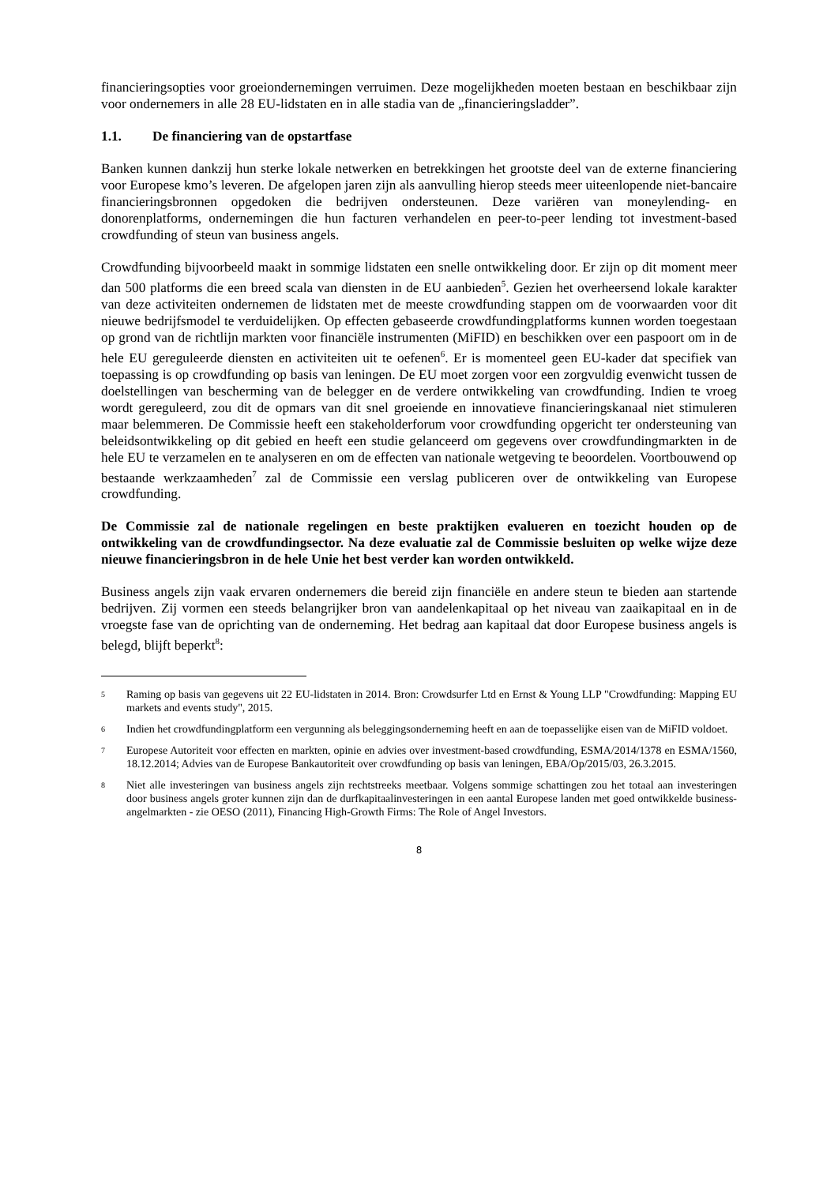financieringsopties voor groeiondernemingen verruimen. Deze mogelijkheden moeten bestaan en beschikbaar zijn voor ondernemers in alle 28 EU-lidstaten en in alle stadia van de „financieringsladder”.
1.1. De financiering van de opstartfase
Banken kunnen dankzij hun sterke lokale netwerken en betrekkingen het grootste deel van de externe financiering voor Europese kmo’s leveren. De afgelopen jaren zijn als aanvulling hierop steeds meer uiteenlopende niet-bancaire financieringsbronnen opgedoken die bedrijven ondersteunen. Deze variëren van moneylending- en donorenplatforms, ondernemingen die hun facturen verhandelen en peer-to-peer lending tot investment-based crowdfunding of steun van business angels.
Crowdfunding bijvoorbeeld maakt in sommige lidstaten een snelle ontwikkeling door. Er zijn op dit moment meer dan 500 platforms die een breed scala van diensten in de EU aanbieden<sup>5</sup>. Gezien het overheersend lokale karakter van deze activiteiten ondernemen de lidstaten met de meeste crowdfunding stappen om de voorwaarden voor dit nieuwe bedrijfsmodel te verduidelijken. Op effecten gebaseerde crowdfundingplatforms kunnen worden toegestaan op grond van de richtlijn markten voor financiële instrumenten (MiFID) en beschikken over een paspoort om in de hele EU gereguleerde diensten en activiteiten uit te oefenen<sup>6</sup>. Er is momenteel geen EU-kader dat specifiek van toepassing is op crowdfunding op basis van leningen. De EU moet zorgen voor een zorgvuldig evenwicht tussen de doelstellingen van bescherming van de belegger en de verdere ontwikkeling van crowdfunding. Indien te vroeg wordt gereguleerd, zou dit de opmars van dit snel groeiende en innovatieve financieringskanaal niet stimuleren maar belemmeren. De Commissie heeft een stakeholderforum voor crowdfunding opgericht ter ondersteuning van beleidsontwikkeling op dit gebied en heeft een studie gelanceerd om gegevens over crowdfundingmarkten in de hele EU te verzamelen en te analyseren en om de effecten van nationale wetgeving te beoordelen. Voortbouwend op bestaande werkzaamheden<sup>7</sup> zal de Commissie een verslag publiceren over de ontwikkeling van Europese crowdfunding.
De Commissie zal de nationale regelingen en beste praktijken evalueren en toezicht houden op de ontwikkeling van de crowdfundingsector. Na deze evaluatie zal de Commissie besluiten op welke wijze deze nieuwe financieringsbron in de hele Unie het best verder kan worden ontwikkeld.
Business angels zijn vaak ervaren ondernemers die bereid zijn financiële en andere steun te bieden aan startende bedrijven. Zij vormen een steeds belangrijker bron van aandelenkapitaal op het niveau van zaaikapitaal en in de vroegste fase van de oprichting van de onderneming. Het bedrag aan kapitaal dat door Europese business angels is belegd, blijft beperkt<sup>8</sup>:
5 Raming op basis van gegevens uit 22 EU-lidstaten in 2014. Bron: Crowdsurfer Ltd en Ernst & Young LLP "Crowdfunding: Mapping EU markets and events study", 2015.
6 Indien het crowdfundingplatform een vergunning als beleggingsonderneming heeft en aan de toepasselijke eisen van de MiFID voldoet.
7 Europese Autoriteit voor effecten en markten, opinie en advies over investment-based crowdfunding, ESMA/2014/1378 en ESMA/1560, 18.12.2014; Advies van de Europese Bankautoriteit over crowdfunding op basis van leningen, EBA/Op/2015/03, 26.3.2015.
8 Niet alle investeringen van business angels zijn rechtstreeks meetbaar. Volgens sommige schattingen zou het totaal aan investeringen door business angels groter kunnen zijn dan de durfkapitaalinvesteringen in een aantal Europese landen met goed ontwikkelde business-angelmarkten - zie OESO (2011), Financing High-Growth Firms: The Role of Angel Investors.
8